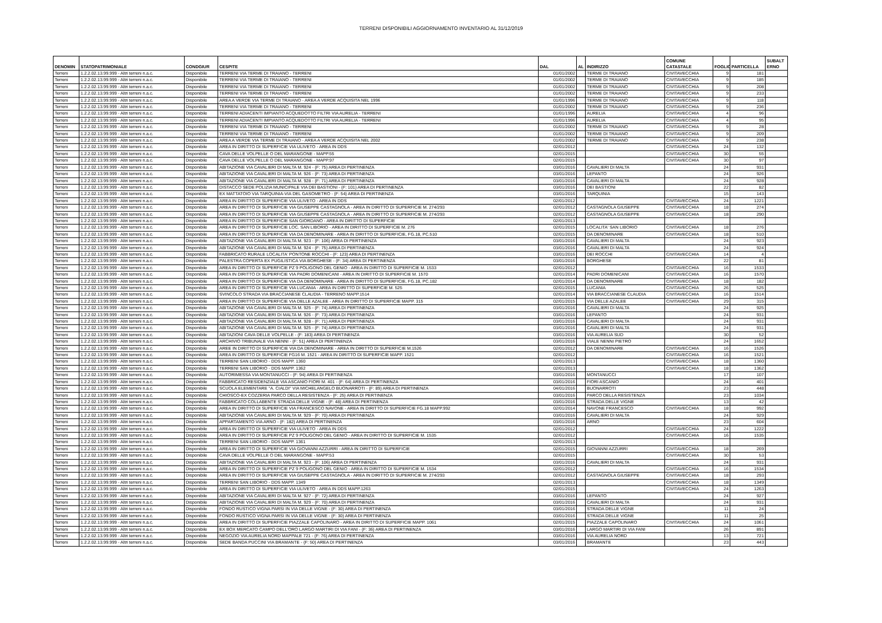TERRENI DISPONIBILI AGGIORNAMENTO INVENTARIO AL 31/12/2019
| DENOMIN | STATOPATRIMONIALE | CONDGIUR | CESPITE | DAL | AL | INDIRIZZO | COMUNE CATASTALE | FOGLIO | PARTICELLA | SUBALT ERNO |
| --- | --- | --- | --- | --- | --- | --- | --- | --- | --- | --- |
| Terreni | 1.2.2.02.13.99.999 - Altri terreni n.a.c. | Disponibile | TERRENI VIA TERME DI TRAIANO - TERRENI | 01/01/2002 | | TERME DI TRAIANO | CIVITAVECCHIA | 9 | 181 | |
| Terreni | 1.2.2.02.13.99.999 - Altri terreni n.a.c. | Disponibile | TERRENI VIA TERME DI TRAIANO - TERRENI | 01/01/2002 | | TERME DI TRAIANO | CIVITAVECCHIA | 9 | 185 | |
| Terreni | 1.2.2.02.13.99.999 - Altri terreni n.a.c. | Disponibile | TERRENI VIA TERME DI TRAIANO - TERRENI | 01/01/2002 | | TERME DI TRAIANO | CIVITAVECCHIA | 9 | 208 | |
| Terreni | 1.2.2.02.13.99.999 - Altri terreni n.a.c. | Disponibile | TERRENI VIA TERME DI TRAIANO - TERRENI | 01/01/2002 | | TERME DI TRAIANO | CIVITAVECCHIA | 9 | 233 | |
| Terreni | 1.2.2.02.13.99.999 - Altri terreni n.a.c. | Disponibile | AREA A VERDE VIA TERME DI TRAIANO - AREA A VERDE ACQUISITA NEL 1996 | 01/01/1996 | | TERME DI TRAIANO | CIVITAVECCHIA | 9 | 118 | |
| Terreni | 1.2.2.02.13.99.999 - Altri terreni n.a.c. | Disponibile | TERRENI VIA TERME DI TRAIANO - TERRENI | 01/01/2002 | | TERME DI TRAIANO | CIVITAVECCHIA | 9 | 236 | |
| Terreni | 1.2.2.02.13.99.999 - Altri terreni n.a.c. | Disponibile | TERRENI ADIACENTI IMPIANTO ACQUEDOTTO FILTRI VIA AURELIA - TERRENI | 01/01/1996 | | AURELIA | CIVITAVECCHIA | 4 | 96 | |
| Terreni | 1.2.2.02.13.99.999 - Altri terreni n.a.c. | Disponibile | TERRENI ADIACENTI IMPIANTO ACQUEDOTTO FILTRI VIA AURELIA - TERRENI | 01/01/1996 | | AURELIA | CIVITAVECCHIA | 4 | 95 | |
| Terreni | 1.2.2.02.13.99.999 - Altri terreni n.a.c. | Disponibile | TERRENI VIA TERME DI TRAIANO - TERRENI | 01/01/2002 | | TERME DI TRAIANO | CIVITAVECCHIA | 9 | 28 | |
| Terreni | 1.2.2.02.13.99.999 - Altri terreni n.a.c. | Disponibile | TERRENI VIA TERME DI TRAIANO - TERRENI | 01/01/2002 | | TERME DI TRAIANO | CIVITAVECCHIA | 9 | 209 | |
| Terreni | 1.2.2.02.13.99.999 - Altri terreni n.a.c. | Disponibile | AREA A VERDE VIA TERME DI TRAIANO - AREA A VERDE ACQUISITA NEL 2002 | 01/01/2002 | | TERME DI TRAIANO | CIVITAVECCHIA | 9 | 238 | |
| Terreni | 1.2.2.02.13.99.999 - Altri terreni n.a.c. | Disponibile | AREA IN DIRITTO DI SUPERFICIE VIA ULIVETO - AREA IN DDS | 02/01/2012 | | | CIVITAVECCHIA | 24 | 132 | |
| Terreni | 1.2.2.02.13.99.999 - Altri terreni n.a.c. | Disponibile | CAVA DELLE VOLPELLE O DEL MARANGONE - MAPP.55 | 02/01/2015 | | | CIVITAVECCHIA | 30 | 55 | |
| Terreni | 1.2.2.02.13.99.999 - Altri terreni n.a.c. | Disponibile | CAVA DELLE VOLPELLE O DEL MARANGONE - MAPP.97 | 02/01/2015 | | | CIVITAVECCHIA | 30 | 97 | |
| Terreni | 1.2.2.02.13.99.999 - Altri terreni n.a.c. | Disponibile | ABITAZIONE VIA CAVALIERI DI MALTA M. 924 - {F: 75} AREA DI PERTINENZA | 03/01/2016 | | CAVALIERI DI MALTA | | 24 | 931 | |
| Terreni | 1.2.2.02.13.99.999 - Altri terreni n.a.c. | Disponibile | ABITAZIONE VIA CAVALIERI DI MALTA M. 926 - {F: 73} AREA DI PERTINENZA | 03/01/2016 | | LEPANTO | | 24 | 926 | |
| Terreni | 1.2.2.02.13.99.999 - Altri terreni n.a.c. | Disponibile | ABITAZIONE VIA CAVALIERI DI MALTA M. 928 - {F: 71} AREA DI PERTINENZA | 03/01/2016 | | CAVALIERI DI MALTA | | 24 | 928 | |
| Terreni | 1.2.2.02.13.99.999 - Altri terreni n.a.c. | Disponibile | DISTACCO SEDE POLIZIA MUNICIPALE VIA DEI BASTIONI - {F: 101} AREA DI PERTINENZA | 03/01/2016 | | DEI BASTIONI | | 22 | 82 | |
| Terreni | 1.2.2.02.13.99.999 - Altri terreni n.a.c. | Disponibile | EX MATTATOIO VIA TARQUINIA-VIA DEL GASOMETRO - {F: 54} AREA DI PERTINENZA | 03/01/2016 | | TARQUINIA | | 15 | 143 | |
| Terreni | 1.2.2.02.13.99.999 - Altri terreni n.a.c. | Disponibile | AREA IN DIRITTO DI SUPERFICIE VIA ULIVETO - AREA IN DDS | 02/01/2012 | | | CIVITAVECCHIA | 24 | 1221 | |
| Terreni | 1.2.2.02.13.99.999 - Altri terreni n.a.c. | Disponibile | AREA IN DIRITTO DI SUPERFICIE VIA GIUSEPPE CASTAGNOLA - AREA IN DIRITTO DI SUPERFICIE M. 274/293 | 02/01/2012 | | CASTAGNOLA GIUSEPPE | CIVITAVECCHIA | 18 | 274 | |
| Terreni | 1.2.2.02.13.99.999 - Altri terreni n.a.c. | Disponibile | AREA IN DIRITTO DI SUPERFICIE VIA GIUSEPPE CASTAGNOLA - AREA IN DIRITTO DI SUPERFICIE M. 274/293 | 02/01/2012 | | CASTAGNOLA GIUSEPPE | CIVITAVECCHIA | 18 | 290 | |
| Terreni | 1.2.2.02.13.99.999 - Altri terreni n.a.c. | Disponibile | AREA IN DIRITTO DI SUPERFICIE SAN GIORDANO - AREA IN DIRITTO DI SUPERFICIE | 02/01/2013 | | | | | | |
| Terreni | 1.2.2.02.13.99.999 - Altri terreni n.a.c. | Disponibile | AREA IN DIRITTO DI SUPERFICIE LOC. SAN LIBORIO - AREA IN DIRITTO DI SUPERFICIE M. 276 | 02/01/2015 | | LOCALITA' SAN LIBORIO | CIVITAVECCHIA | 18 | 276 | |
| Terreni | 1.2.2.02.13.99.999 - Altri terreni n.a.c. | Disponibile | AREA IN DIRITTO DI SUPERFICIE VIA DA DENOMINARE - AREA IN DIRITTO DI SUPERFICIE, FG.18, PC.510 | 02/01/2015 | | DA DENOMINARE | CIVITAVECCHIA | 18 | 510 | |
| Terreni | 1.2.2.02.13.99.999 - Altri terreni n.a.c. | Disponibile | ABITAZIONE VIA CAVALIERI DI MALTA M. 923 - {F: 106} AREA DI PERTINENZA | 03/01/2016 | | CAVALIERI DI MALTA | | 24 | 923 | |
| Terreni | 1.2.2.02.13.99.999 - Altri terreni n.a.c. | Disponibile | ABITAZIONE VIA CAVALIERI DI MALTA M. 924 - {F: 75} AREA DI PERTINENZA | 03/01/2016 | | CAVALIERI DI MALTA | | 24 | 924 | |
| Terreni | 1.2.2.02.13.99.999 - Altri terreni n.a.c. | Disponibile | FABBRICATO RURALE LOCALITA' PONTONE ROCCHI - {F: 123} AREA DI PERTINENZA | 03/01/2016 | | DEI ROCCHI | CIVITAVECCHIA | 14 | 4 | |
| Terreni | 1.2.2.02.13.99.999 - Altri terreni n.a.c. | Disponibile | PALESTRA COPERTA EX PUGILISTICA VIA BORGHESE - {F: 34} AREA DI PERTINENZA | 03/01/2016 | | BORGHESE | | 22 | 81 | |
| Terreni | 1.2.2.02.13.99.999 - Altri terreni n.a.c. | Disponibile | AREA IN DIRITTO DI SUPERFICIE PZ 9 POLIGONO DEL GENIO - AREA IN DIRITTO DI SUPERFICIE M. 1533 | 02/01/2012 | | | CIVITAVECCHIA | 16 | 1533 | |
| Terreni | 1.2.2.02.13.99.999 - Altri terreni n.a.c. | Disponibile | AREA IN DIRITTO DI SUPERFICIE VIA PADRI DOMENICANI - AREA IN DIRITTO DI SUPERFICIE M. 1570 | 02/01/2014 | | PADRI DOMENICANI | CIVITAVECCHIA | 16 | 1570 | |
| Terreni | 1.2.2.02.13.99.999 - Altri terreni n.a.c. | Disponibile | AREA IN DIRITTO DI SUPERFICIE VIA DA DENOMINARE - AREA IN DIRITTO DI SUPERFICIE, FG.18, PC.182 | 02/01/2014 | | DA DENOMINARE | CIVITAVECCHIA | 18 | 182 | |
| Terreni | 1.2.2.02.13.99.999 - Altri terreni n.a.c. | Disponibile | AREA IN DIRITTO DI SUPERFICIE VIA LUCANIA - AREA IN DIRITTO DI SUPERFICIE M. 525 | 02/01/2015 | | LUCANIA | CIVITAVECCHIA | 26 | 525 | |
| Terreni | 1.2.2.02.13.99.999 - Altri terreni n.a.c. | Disponibile | SVINCOLO STRADA VIA BRACCIANESE CLAUDIA - TERRENO MAPP.1514 | 02/01/2014 | | VIA BRACCIANESE CLAUDIA | CIVITAVECCHIA | 16 | 1514 | |
| Terreni | 1.2.2.02.13.99.999 - Altri terreni n.a.c. | Disponibile | AREA IN DIRITTO DI SUPERFICIE VIA DELLE AZALEE - AREA IN DIRITTO DI SUPERFICIE MAPP. 315 | 02/01/2015 | | VIA DELLE AZALEE | CIVITAVECCHIA | 29 | 315 | |
| Terreni | 1.2.2.02.13.99.999 - Altri terreni n.a.c. | Disponibile | ABITAZIONE VIA CAVALIERI DI MALTA M. 925 - {F: 74} AREA DI PERTINENZA | 03/01/2016 | | CAVALIERI DI MALTA | | 24 | 925 | |
| Terreni | 1.2.2.02.13.99.999 - Altri terreni n.a.c. | Disponibile | ABITAZIONE VIA CAVALIERI DI MALTA M. 926 - {F: 73} AREA DI PERTINENZA | 03/01/2016 | | LEPANTO | | 24 | 931 | |
| Terreni | 1.2.2.02.13.99.999 - Altri terreni n.a.c. | Disponibile | ABITAZIONE VIA CAVALIERI DI MALTA M. 928 - {F: 71} AREA DI PERTINENZA | 03/01/2016 | | CAVALIERI DI MALTA | | 24 | 931 | |
| Terreni | 1.2.2.02.13.99.999 - Altri terreni n.a.c. | Disponibile | ABITAZIONE VIA CAVALIERI DI MALTA M. 925 - {F: 74} AREA DI PERTINENZA | 03/01/2016 | | CAVALIERI DI MALTA | | 24 | 931 | |
| Terreni | 1.2.2.02.13.99.999 - Altri terreni n.a.c. | Disponibile | ABITAZIONI CAVA DELLE VOLPELLE - {F: 183} AREA DI PERTINENZA | 03/01/2016 | | VIA AURELIA SUD | | 30 | 52 | |
| Terreni | 1.2.2.02.13.99.999 - Altri terreni n.a.c. | Disponibile | ARCHIVIO TRIBUNALE VIA NENNI - {F: 51} AREA DI PERTINENZA | 03/01/2016 | | VIALE NENNI PIETRO | | 24 | 1652 | |
| Terreni | 1.2.2.02.13.99.999 - Altri terreni n.a.c. | Disponibile | AREE IN DIRITTO DI SUPERFICIE VIA DA DENOMINARE - AREA IN DIRITTO DI SUPERFICIE M.1526 | 02/01/2012 | | DA DENOMINARE | CIVITAVECCHIA | 16 | 1526 | |
| Terreni | 1.2.2.02.13.99.999 - Altri terreni n.a.c. | Disponibile | AREA IN DIRITTO DI SUPERFICIE FG16 M. 1521 - AREA IN DIRITTO DI SUPERFICIE MAPP. 1521 | 02/01/2012 | | | CIVITAVECCHIA | 16 | 1521 | |
| Terreni | 1.2.2.02.13.99.999 - Altri terreni n.a.c. | Disponibile | TERRENI SAN LIBORIO - DDS MAPP. 1360 | 02/01/2013 | | | CIVITAVECCHIA | 18 | 1360 | |
| Terreni | 1.2.2.02.13.99.999 - Altri terreni n.a.c. | Disponibile | TERRENI SAN LIBORIO - DDS MAPP. 1362 | 02/01/2013 | | | CIVITAVECCHIA | 18 | 1362 | |
| Terreni | 1.2.2.02.13.99.999 - Altri terreni n.a.c. | Disponibile | AUTORIMESSA VIA MONTANUCCI - {F: 94} AREA DI PERTINENZA | 03/01/2016 | | MONTANUCCI | | 17 | 107 | |
| Terreni | 1.2.2.02.13.99.999 - Altri terreni n.a.c. | Disponibile | FABBRICATO RESIDENZIALE VIA ASCANIO FIORI M. 401 - {F: 64} AREA DI PERTINENZA | 03/01/2016 | | FIORI ASCANIO | | 24 | 401 | |
| Terreni | 1.2.2.02.13.99.999 - Altri terreni n.a.c. | Disponibile | SCUOLA ELEMENTARE ''A. CIALDI'' VIA MICHELANGELO BUONARROTI - {F: 89} AREA DI PERTINENZA | 04/01/2016 | | BUONARROTI | | 23 | 448 | |
| Terreni | 1.2.2.02.13.99.999 - Altri terreni n.a.c. | Disponibile | CHIOSCO-EX COZZERIA PARCO DELLA RESISTENZA - {F: 25} AREA DI PERTINENZA | 03/01/2016 | | PARCO DELLA RESISTENZA | | 23 | 1034 | |
| Terreni | 1.2.2.02.13.99.999 - Altri terreni n.a.c. | Disponibile | FABBRICATO COLLABENTE STRADA DELLE VIGNE - {F: 48} AREA DI PERTINENZA | 03/01/2016 | | STRADA DELLE VIGNE | | 13 | 42 | |
| Terreni | 1.2.2.02.13.99.999 - Altri terreni n.a.c. | Disponibile | AREA IN DIRITTO DI SUPERFICIE VIA FRANCESCO NAVONE - AREA IN DIRITTO DI SUPERFICIE FG.18 MAPP.992 | 02/01/2014 | | NAVONE FRANCESCO | CIVITAVECCHIA | 18 | 992 | |
| Terreni | 1.2.2.02.13.99.999 - Altri terreni n.a.c. | Disponibile | ABITAZIONE VIA CAVALIERI DI MALTA M. 929 - {F: 70} AREA DI PERTINENZA | 03/01/2016 | | CAVALIERI DI MALTA | | 24 | 929 | |
| Terreni | 1.2.2.02.13.99.999 - Altri terreni n.a.c. | Disponibile | APPARTAMENTO VIA ARNO - {F: 182} AREA DI PERTINENZA | 03/01/2016 | | ARNO | | 23 | 604 | |
| Terreni | 1.2.2.02.13.99.999 - Altri terreni n.a.c. | Disponibile | AREA IN DIRITTO DI SUPERFICIE VIA ULIVETO - AREA IN DDS | 02/01/2012 | | | CIVITAVECCHIA | 24 | 1222 | |
| Terreni | 1.2.2.02.13.99.999 - Altri terreni n.a.c. | Disponibile | AREA IN DIRITTO DI SUPERFICIE PZ 9 POLIGONO DEL GENIO - AREA IN DIRITTO DI SUPERFICIE M. 1535 | 02/01/2012 | | | CIVITAVECCHIA | 16 | 1535 | |
| Terreni | 1.2.2.02.13.99.999 - Altri terreni n.a.c. | Disponibile | TERRENI SAN LIBORIO - DDS MAPP. 1361 | 02/01/2013 | | | | | | |
| Terreni | 1.2.2.02.13.99.999 - Altri terreni n.a.c. | Disponibile | AREA IN DIRITTO DI SUPERFICIE VIA GIOVANNI AZZURRI - AREA IN DIRITTO DI SUPERFICIE | 02/01/2015 | | GIOVANNI AZZURRI | CIVITAVECCHIA | 18 | 269 | |
| Terreni | 1.2.2.02.13.99.999 - Altri terreni n.a.c. | Disponibile | CAVA DELLE VOLPELLE O DEL MARANGONE - MAPP.53 | 02/01/2015 | | | CIVITAVECCHIA | 30 | 53 | |
| Terreni | 1.2.2.02.13.99.999 - Altri terreni n.a.c. | Disponibile | ABITAZIONE VIA CAVALIERI DI MALTA M. 923 - {F: 106} AREA DI PERTINENZA | 03/01/2016 | | CAVALIERI DI MALTA | | 24 | 931 | |
| Terreni | 1.2.2.02.13.99.999 - Altri terreni n.a.c. | Disponibile | AREA IN DIRITTO DI SUPERFICIE PZ 9 POLIGONO DEL GENIO - AREA IN DIRITTO DI SUPERFICIE M. 1534 | 02/01/2012 | | | CIVITAVECCHIA | 16 | 1534 | |
| Terreni | 1.2.2.02.13.99.999 - Altri terreni n.a.c. | Disponibile | AREA IN DIRITTO DI SUPERFICIE VIA GIUSEPPE CASTAGNOLA - AREA IN DIRITTO DI SUPERFICIE M. 274/293 | 02/01/2012 | | CASTAGNOLA GIUSEPPE | CIVITAVECCHIA | 18 | 293 | |
| Terreni | 1.2.2.02.13.99.999 - Altri terreni n.a.c. | Disponibile | TERRENI SAN LIBORIO - DDS MAPP. 1349 | 02/01/2013 | | | CIVITAVECCHIA | 18 | 1349 | |
| Terreni | 1.2.2.02.13.99.999 - Altri terreni n.a.c. | Disponibile | AREA IN DIRITTO DI SUPERFICIE VIA ULIVETO - AREA IN DDS MAPP.1263 | 02/01/2015 | | | CIVITAVECCHIA | 24 | 1263 | |
| Terreni | 1.2.2.02.13.99.999 - Altri terreni n.a.c. | Disponibile | ABITAZIONE VIA CAVALIERI DI MALTA M. 927 - {F: 72} AREA DI PERTINENZA | 03/01/2016 | | LEPANTO | | 24 | 927 | |
| Terreni | 1.2.2.02.13.99.999 - Altri terreni n.a.c. | Disponibile | ABITAZIONE VIA CAVALIERI DI MALTA M. 929 - {F: 70} AREA DI PERTINENZA | 03/01/2016 | | CAVALIERI DI MALTA | | 24 | 931 | |
| Terreni | 1.2.2.02.13.99.999 - Altri terreni n.a.c. | Disponibile | FONDO RUSTICO VIGNA PARSI IN VIA DELLE VIGNE - {F: 30} AREA DI PERTINENZA | 03/01/2016 | | STRADA DELLE VIGNE | | 11 | 24 | |
| Terreni | 1.2.2.02.13.99.999 - Altri terreni n.a.c. | Disponibile | FONDO RUSTICO VIGNA PARSI IN VIA DELLE VIGNE - {F: 30} AREA DI PERTINENZA | 03/01/2016 | | STRADA DELLE VIGNE | | 11 | 25 | |
| Terreni | 1.2.2.02.13.99.999 - Altri terreni n.a.c. | Disponibile | AREA IN DIRITTO DI SUPERFICIE PIAZZALE CAPOLINARO - AREA IN DIRITTO DI SUPERFICIE MAPP. 1061 | 02/01/2015 | | PIAZZALE CAPOLINARO | CIVITAVECCHIA | 24 | 1061 | |
| Terreni | 1.2.2.02.13.99.999 - Altri terreni n.a.c. | Disponibile | EX BOX MERCATO CAMPO DELL'ORO LARGO MARTIRI DI VIA FANI - {F: 36} AREA DI PERTINENZA | 03/01/2016 | | LARGO MARTIRI DI VIA FANI | | 26 | 891 | |
| Terreni | 1.2.2.02.13.99.999 - Altri terreni n.a.c. | Disponibile | NEGOZIO VIA AURELIA NORD MAPPALE 721 - {F: 76} AREA DI PERTINENZA | 03/01/2016 | | VIA AURELIA NORD | | 13 | 721 | |
| Terreni | 1.2.2.02.13.99.999 - Altri terreni n.a.c. | Disponibile | SEDE BANDA PUCCINI VIA BRAMANTE - {F: 50} AREA DI PERTINENZA | 03/01/2016 | | BRAMANTE | | 23 | 443 | |